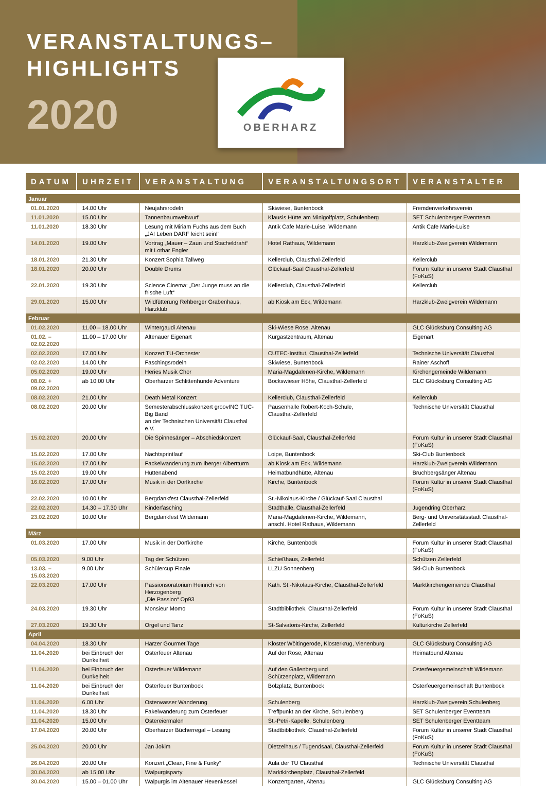VERANSTALTUNGS–
HIGHLIGHTS
2020
OBERHARZ
| DATUM | UHRZEIT | VERANSTALTUNG | VERANSTALTUNGSORT | VERANSTALTER |
| --- | --- | --- | --- | --- |
| Januar | | | | |
| 01.01.2020 | 14.00 Uhr | Neujahrsrodeln | Skiwiese, Buntenbock | Fremdenverkehrsverein |
| 11.01.2020 | 15.00 Uhr | Tannenbaumweitwurf | Klausis Hütte am Minigolfplatz, Schulenberg | SET Schulenberger Eventteam |
| 11.01.2020 | 18.30 Uhr | Lesung mit Miriam Fuchs aus dem Buch „JA! Leben DARF leicht sein!“ | Antik Cafe Marie-Luise, Wildemann | Antik Cafe Marie-Luise |
| 14.01.2020 | 19.00 Uhr | Vortrag „Mauer – Zaun und Stacheldraht“ mit Lothar Engler | Hotel Rathaus, Wildemann | Harzklub-Zweigverein Wildemann |
| 18.01.2020 | 21.30 Uhr | Konzert Sophia Tallweg | Kellerclub, Clausthal-Zellerfeld | Kellerclub |
| 18.01.2020 | 20.00 Uhr | Double Drums | Glückauf-Saal Clausthal-Zellerfeld | Forum Kultur in unserer Stadt Clausthal (FoKuS) |
| 22.01.2020 | 19.30 Uhr | Science Cinema: „Der Junge muss an die frische Luft“ | Kellerclub, Clausthal-Zellerfeld | Kellerclub |
| 29.01.2020 | 15.00 Uhr | Wildfütterung Rehberger Grabenhaus, Harzklub | ab Kiosk am Eck, Wildemann | Harzklub-Zweigverein Wildemann |
| Februar | | | | |
| 01.02.2020 | 11.00 – 18.00 Uhr | Wintergaudi Altenau | Ski-Wiese Rose, Altenau | GLC Glücksburg Consulting AG |
| 01.02. – 02.02.2020 | 11.00 – 17.00 Uhr | Altenauer Eigenart | Kurgastzentraum, Altenau | Eigenart |
| 02.02.2020 | 17.00 Uhr | Konzert TU-Orchester | CUTEC-Institut, Clausthal-Zellerfeld | Technische Universität Clausthal |
| 02.02.2020 | 14.00 Uhr | Faschingsrodeln | Skiwiese, Buntenbock | Rainer Aschoff |
| 05.02.2020 | 19.00 Uhr | Heries Musik Chor | Maria-Magdalenen-Kirche, Wildemann | Kirchengemeinde Wildemann |
| 08.02. + 09.02.2020 | ab 10.00 Uhr | Oberharzer Schlittenhunde Adventure | Bockswieser Höhe, Clausthal-Zellerfeld | GLC Glücksburg Consulting AG |
| 08.02.2020 | 21.00 Uhr | Death Metal Konzert | Kellerclub, Clausthal-Zellerfeld | Kellerclub |
| 08.02.2020 | 20.00 Uhr | Semesterabschlusskonzert groovING TUC-Big Band an der Technischen Universität Clausthal e.V. | Pausenhalle Robert-Koch-Schule, Clausthal-Zellerfeld | Technische Universität Clausthal |
| 15.02.2020 | 20.00 Uhr | Die Spinnesänger – Abschiedskonzert | Glückauf-Saal, Clausthal-Zellerfeld | Forum Kultur in unserer Stadt Clausthal (FoKuS) |
| 15.02.2020 | 17.00 Uhr | Nachtsprintlauf | Loipe, Buntenbock | Ski-Club Buntenbock |
| 15.02.2020 | 17.00 Uhr | Fackelwanderung zum Iberger Albertturm | ab Kiosk am Eck, Wildemann | Harzklub-Zweigverein Wildemann |
| 15.02.2020 | 19.00 Uhr | Hüttenabend | Heimatbundhütte, Altenau | Bruchbergsänger Altenau |
| 16.02.2020 | 17.00 Uhr | Musik in der Dorfkirche | Kirche, Buntenbock | Forum Kultur in unserer Stadt Clausthal (FoKuS) |
| 22.02.2020 | 10.00 Uhr | Bergdankfest Clausthal-Zellerfeld | St.-Nikolaus-Kirche / Glückauf-Saal Clausthal | |
| 22.02.2020 | 14.30 – 17.30 Uhr | Kinderfasching | Stadthalle, Clausthal-Zellerfeld | Jugendring Oberharz |
| 23.02.2020 | 10.00 Uhr | Bergdankfest Wildemann | Maria-Magdalenen-Kirche, Wildemann, anschl. Hotel Rathaus, Wildemann | Berg- und Universitätsstadt Clausthal-Zellerfeld |
| März | | | | |
| 01.03.2020 | 17.00 Uhr | Musik in der Dorfkirche | Kirche, Buntenbock | Forum Kultur in unserer Stadt Clausthal (FoKuS) |
| 05.03.2020 | 9.00 Uhr | Tag der Schützen | Schießhaus, Zellerfeld | Schützen Zellerfeld |
| 13.03. – 15.03.2020 | 9.00 Uhr | Schülercup Finale | LLZU Sonnenberg | Ski-Club Buntenbock |
| 22.03.2020 | 17.00 Uhr | Passionsoratorium Heinrich von Herzogenberg „Die Passion“ Op93 | Kath. St.-Nikolaus-Kirche, Clausthal-Zellerfeld | Marktkirchengemeinde Clausthal |
| 24.03.2020 | 19.30 Uhr | Monsieur Momo | Stadtbibliothek, Clausthal-Zellerfeld | Forum Kultur in unserer Stadt Clausthal (FoKuS) |
| 27.03.2020 | 19.30 Uhr | Orgel und Tanz | St-Salvatoris-Kirche, Zellerfeld | Kulturkirche Zellerfeld |
| April | | | | |
| 04.04.2020 | 18.30 Uhr | Harzer Gourmet Tage | Kloster Wöltingerode, Klosterkrug, Vienenburg | GLC Glücksburg Consulting AG |
| 11.04.2020 | bei Einbruch der Dunkelheit | Osterfeuer Altenau | Auf der Rose, Altenau | Heimatbund Altenau |
| 11.04.2020 | bei Einbruch der Dunkelheit | Osterfeuer Wildemann | Auf den Gallenberg und Schützenplatz, Wildemann | Osterfeuergemeinschaft Wildemann |
| 11.04.2020 | bei Einbruch der Dunkelheit | Osterfeuer Buntenbock | Bolzplatz, Buntenbock | Osterfeuergemeinschaft Buntenbock |
| 11.04.2020 | 6.00 Uhr | Osterwasser Wanderung | Schulenberg | Harzklub-Zweigverein Schulenberg |
| 11.04.2020 | 18.30 Uhr | Fakelwanderung zum Osterfeuer | Treffpunkt an der Kirche, Schulenberg | SET Schulenberger Eventteam |
| 11.04.2020 | 15.00 Uhr | Ostereiermalen | St.-Petri-Kapelle, Schulenberg | SET Schulenberger Eventteam |
| 17.04.2020 | 20.00 Uhr | Oberharzer Bücherregal – Lesung | Stadtbibliothek, Clausthal-Zellerfeld | Forum Kultur in unserer Stadt Clausthal (FoKuS) |
| 25.04.2020 | 20.00 Uhr | Jan Jokim | Dietzelhaus / Tugendsaal, Clausthal-Zellerfeld | Forum Kultur in unserer Stadt Clausthal (FoKuS) |
| 26.04.2020 | 20.00 Uhr | Konzert „Clean, Fine & Funky“ | Aula der TU Clausthal | Technische Universität Clausthal |
| 30.04.2020 | ab 15.00 Uhr | Walpurgisparty | Marktkirchenplatz, Clausthal-Zellerfeld | |
| 30.04.2020 | 15.00 – 01.00 Uhr | Walpurgis im Altenauer Hexenkessel | Konzertgarten, Altenau | GLC Glücksburg Consulting AG |